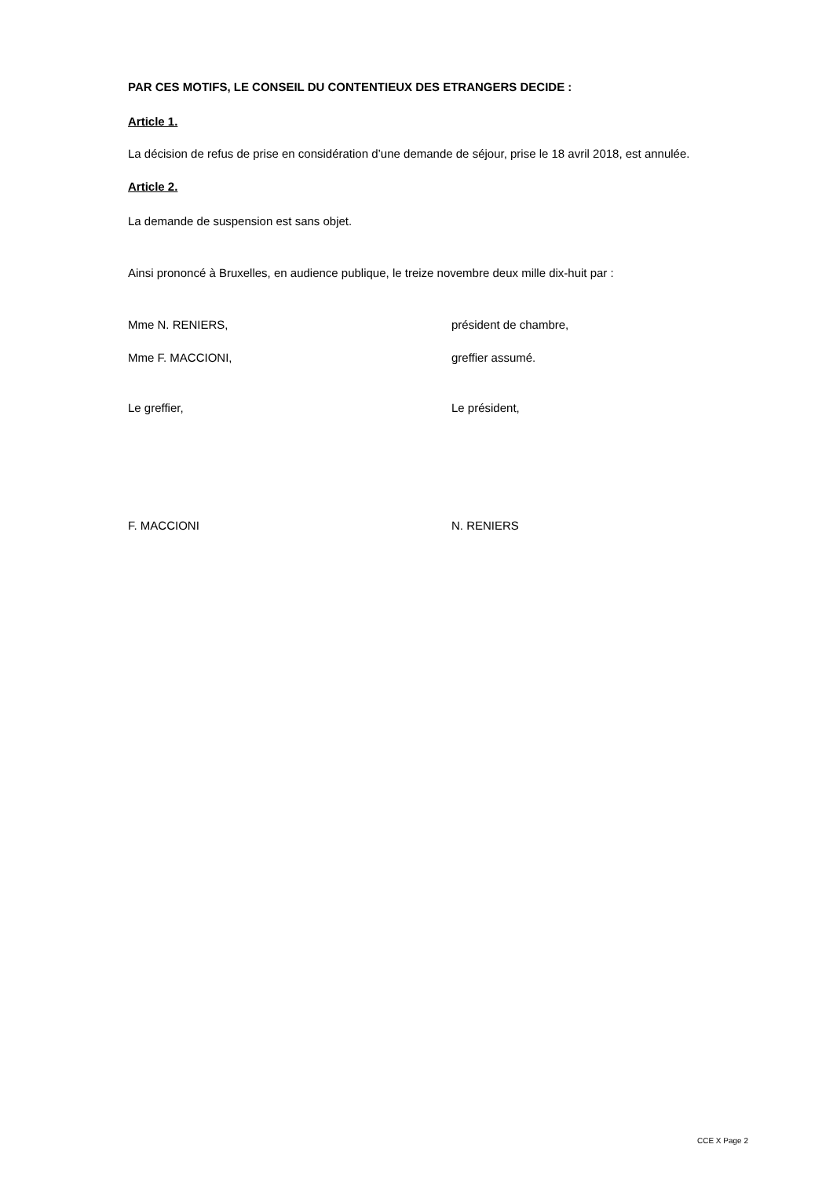PAR CES MOTIFS, LE CONSEIL DU CONTENTIEUX DES ETRANGERS DECIDE :
Article 1.
La décision de refus de prise en considération d’une demande de séjour, prise le 18 avril 2018, est annulée.
Article 2.
La demande de suspension est sans objet.
Ainsi prononcé à Bruxelles, en audience publique, le treize novembre deux mille dix-huit par :
Mme N. RENIERS, président de chambre,
Mme F. MACCIONI, greffier assumé.
Le greffier, Le président,
F. MACCIONI N. RENIERS
CCE X Page 2